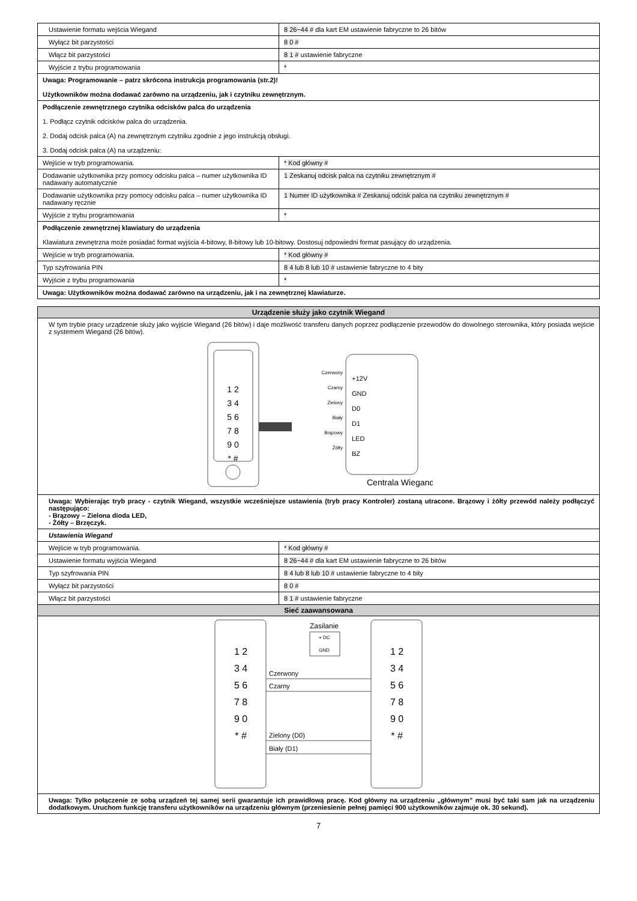| Ustawienie formatu wejścia Wiegand | 8 26~44 # dla kart EM ustawienie fabryczne to 26 bitów |
| Wyłącz bit parzystości | 8 0 # |
| Włącz bit parzystości | 8 1 # ustawienie fabryczne |
| Wyjście z trybu programowania | * |
| Uwaga: Programowanie – patrz skrócona instrukcja programowania (str.2)! Użytkowników można dodawać zarówno na urządzeniu, jak i czytniku zewnętrznym. | |
| Podłączenie zewnętrznego czytnika odcisków palca do urządzenia 1. Podłącz czytnik odcisków palca do urządzenia. 2. Dodaj odcisk palca (A) na zewnętrznym czytniku zgodnie z jego instrukcją obsługi. 3. Dodaj odcisk palca (A) na urządzeniu: | |
| Wejście w tryb programowania. | * Kod główny # |
| Dodawanie użytkownika przy pomocy odcisku palca – numer użytkownika ID nadawany automatycznie | 1 Zeskanuj odcisk palca na czytniku zewnętrznym # |
| Dodawanie użytkownika przy pomocy odcisku palca – numer użytkownika ID nadawany ręcznie | 1 Numer ID użytkownika # Zeskanuj odcisk palca na czytniku zewnętrznym # |
| Wyjście z trybu programowania | * |
| Podłączenie zewnętrznej klawiatury do urządzenia Klawiatura zewnętrzna może posiadać format wyjścia 4-bitowy, 8-bitowy lub 10-bitowy. Dostosuj odpowiedni format pasujący do urządzenia. | |
| Wejście w tryb programowania. | * Kod główny # |
| Typ szyfrowania PIN | 8 4 lub 8 lub 10 # ustawienie fabryczne to 4 bity |
| Wyjście z trybu programowania | * |
| Uwaga: Użytkowników można dodawać zarówno na urządzeniu, jak i na zewnętrznej klawiaturze. | |
| Urządzenie służy jako czytnik Wiegand | |
| W tym trybie pracy urządzenie służy jako wyjście Wiegand (26 bitów) i daje możliwość transferu danych poprzez podłączenie przewodów do dowolnego sterownika, który posiada wejście z systemem Wiegand (26 bitów). 1 2 3 4 5 6 7 8 9 0 * # Czerwony Czarny Zielony Biały Brązowy Żółty +12V GND D0 D1 LED BZ Centrala Wiegand | |
| Uwaga: Wybierając tryb pracy - czytnik Wiegand, wszystkie wcześniejsze ustawienia (tryb pracy Kontroler) zostaną utracone. Brązowy i żółty przewód należy podłączyć następująco: - Brązowy – Zielona dioda LED, - Żółty – Brzęczyk. | |
| Ustawienia Wiegand | |
| Wejście w tryb programowania. | * Kod główny # |
| Ustawienie formatu wyjścia Wiegand | 8 26~44 # dla kart EM ustawienie fabryczne to 26 bitów |
| Typ szyfrowania PIN | 8 4 lub 8 lub 10 # ustawienie fabryczne to 4 bity |
| Wyłącz bit parzystości | 8 0 # |
| Włącz bit parzystości | 8 1 # ustawienie fabryczne |
| Sieć zaawansowana | |
| 1 2 3 4 5 6 7 8 9 0 * # 1 2 3 4 5 6 7 8 9 0 * # Zasilanie + DC GND Czerwony Czarny Zielony (D0) Biały (D1) | |
| Uwaga: Tylko połączenie ze sobą urządzeń tej samej serii gwarantuje ich prawidłową pracę. Kod główny na urządzeniu „głównym” musi być taki sam jak na urządzeniu dodatkowym. Uruchom funkcję transferu użytkowników na urządzeniu głównym (przeniesienie pełnej pamięci 900 użytkowników zajmuje ok. 30 sekund). | |
7